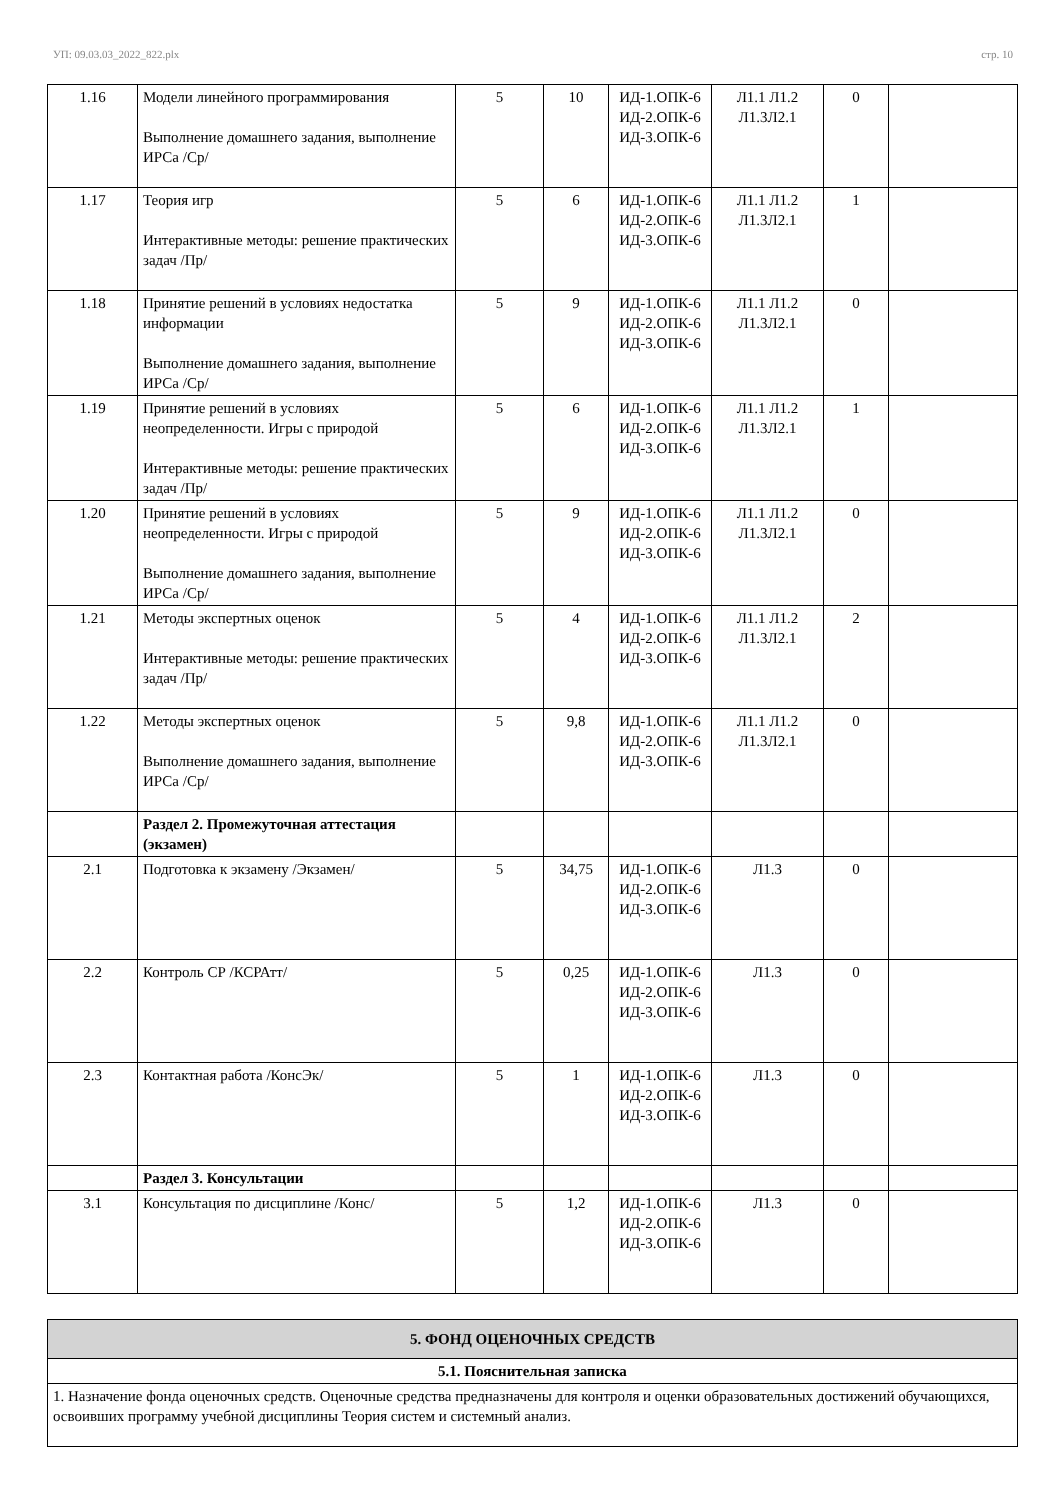УП: 09.03.03_2022_822.plx стр. 10
| 1.16 | Модели линейного программирования Выполнение домашнего задания, выполнение ИРСа /Ср/ | 5 | 10 | ИД-1.ОПК-6 ИД-2.ОПК-6 ИД-3.ОПК-6 | Л1.1 Л1.2 Л1.3Л2.1 | 0 | |
| 1.17 | Теория игр Интерактивные методы: решение практических задач /Пр/ | 5 | 6 | ИД-1.ОПК-6 ИД-2.ОПК-6 ИД-3.ОПК-6 | Л1.1 Л1.2 Л1.3Л2.1 | 1 | |
| 1.18 | Принятие решений в условиях недостатка информации Выполнение домашнего задания, выполнение ИРСа /Ср/ | 5 | 9 | ИД-1.ОПК-6 ИД-2.ОПК-6 ИД-3.ОПК-6 | Л1.1 Л1.2 Л1.3Л2.1 | 0 | |
| 1.19 | Принятие решений в условиях неопределенности. Игры с природой Интерактивные методы: решение практических задач /Пр/ | 5 | 6 | ИД-1.ОПК-6 ИД-2.ОПК-6 ИД-3.ОПК-6 | Л1.1 Л1.2 Л1.3Л2.1 | 1 | |
| 1.20 | Принятие решений в условиях неопределенности. Игры с природой Выполнение домашнего задания, выполнение ИРСа /Ср/ | 5 | 9 | ИД-1.ОПК-6 ИД-2.ОПК-6 ИД-3.ОПК-6 | Л1.1 Л1.2 Л1.3Л2.1 | 0 | |
| 1.21 | Методы экспертных оценок Интерактивные методы: решение практических задач /Пр/ | 5 | 4 | ИД-1.ОПК-6 ИД-2.ОПК-6 ИД-3.ОПК-6 | Л1.1 Л1.2 Л1.3Л2.1 | 2 | |
| 1.22 | Методы экспертных оценок Выполнение домашнего задания, выполнение ИРСа /Ср/ | 5 | 9,8 | ИД-1.ОПК-6 ИД-2.ОПК-6 ИД-3.ОПК-6 | Л1.1 Л1.2 Л1.3Л2.1 | 0 | |
| | Раздел 2. Промежуточная аттестация (экзамен) | | | | | | |
| 2.1 | Подготовка к экзамену /Экзамен/ | 5 | 34,75 | ИД-1.ОПК-6 ИД-2.ОПК-6 ИД-3.ОПК-6 | Л1.3 | 0 | |
| 2.2 | Контроль СР /КСРАтт/ | 5 | 0,25 | ИД-1.ОПК-6 ИД-2.ОПК-6 ИД-3.ОПК-6 | Л1.3 | 0 | |
| 2.3 | Контактная работа /КонсЭк/ | 5 | 1 | ИД-1.ОПК-6 ИД-2.ОПК-6 ИД-3.ОПК-6 | Л1.3 | 0 | |
| | Раздел 3. Консультации | | | | | | |
| 3.1 | Консультация по дисциплине /Конс/ | 5 | 1,2 | ИД-1.ОПК-6 ИД-2.ОПК-6 ИД-3.ОПК-6 | Л1.3 | 0 | |
| 5. ФОНД ОЦЕНОЧНЫХ СРЕДСТВ |
| 5.1. Пояснительная записка |
| 1. Назначение фонда оценочных средств. Оценочные средства предназначены для контроля и оценки образовательных достижений обучающихся, освоивших программу учебной дисциплины Теория систем и системный анализ. |